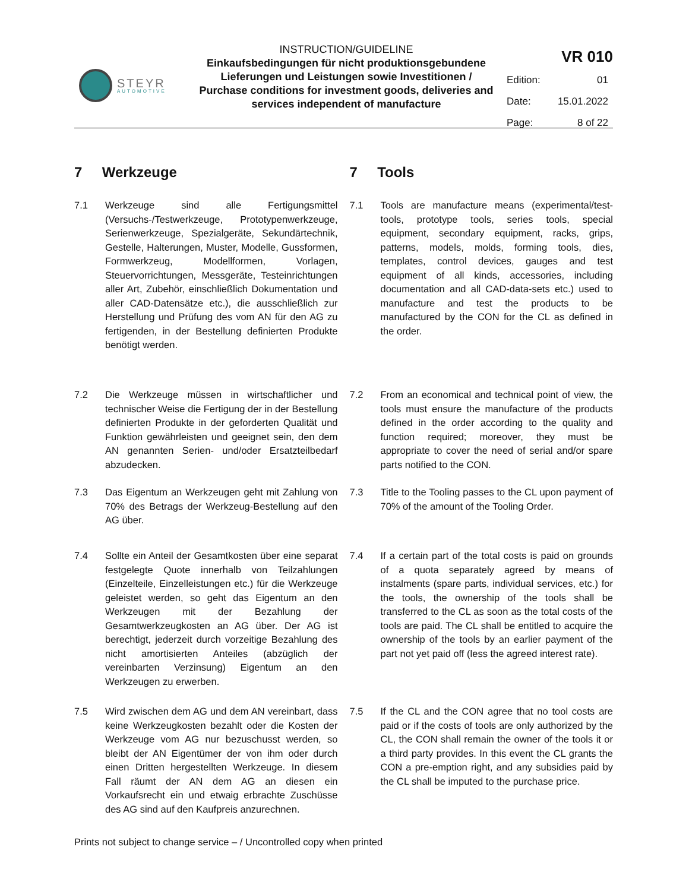STEYR
AUTOMOTIVE
INSTRUCTION/GUIDELINE
Einkaufsbedingungen für nicht produktionsgebundene Lieferungen und Leistungen sowie Investitionen / Purchase conditions for investment goods, deliveries and services independent of manufacture
VR 010
Edition: 01
Date: 15.01.2022
Page: 8 of 22
7 Werkzeuge
7.1 Werkzeuge sind alle Fertigungsmittel (Versuchs-/Testwerkzeuge, Prototypenwerkzeuge, Serienwerkzeuge, Spezialgeräte, Sekundärtechnik, Gestelle, Halterungen, Muster, Modelle, Gussformen, Formwerkzeug, Modellformen, Vorlagen, Steuervorrichtungen, Messgeräte, Testeinrichtungen aller Art, Zubehör, einschließlich Dokumentation und aller CAD-Datensätze etc.), die ausschließlich zur Herstellung und Prüfung des vom AN für den AG zu fertigenden, in der Bestellung definierten Produkte benötigt werden.
7.2 Die Werkzeuge müssen in wirtschaftlicher und technischer Weise die Fertigung der in der Bestellung definierten Produkte in der geforderten Qualität und Funktion gewährleisten und geeignet sein, den dem AN genannten Serien- und/oder Ersatzteilbedarf abzudecken.
7.3 Das Eigentum an Werkzeugen geht mit Zahlung von 70% des Betrags der Werkzeug-Bestellung auf den AG über.
7.4 Sollte ein Anteil der Gesamtkosten über eine separat festgelegte Quote innerhalb von Teilzahlungen (Einzelteile, Einzelleistungen etc.) für die Werkzeuge geleistet werden, so geht das Eigentum an den Werkzeugen mit der Bezahlung der Gesamtwerkzeugkosten an AG über. Der AG ist berechtigt, jederzeit durch vorzeitige Bezahlung des nicht amortisierten Anteiles (abzüglich der vereinbarten Verzinsung) Eigentum an den Werkzeugen zu erwerben.
7.5 Wird zwischen dem AG und dem AN vereinbart, dass keine Werkzeugkosten bezahlt oder die Kosten der Werkzeuge vom AG nur bezuschusst werden, so bleibt der AN Eigentümer der von ihm oder durch einen Dritten hergestellten Werkzeuge. In diesem Fall räumt der AN dem AG an diesen ein Vorkaufsrecht ein und etwaig erbrachte Zuschüsse des AG sind auf den Kaufpreis anzurechnen.
7 Tools
7.1 Tools are manufacture means (experimental/test-tools, prototype tools, series tools, special equipment, secondary equipment, racks, grips, patterns, models, molds, forming tools, dies, templates, control devices, gauges and test equipment of all kinds, accessories, including documentation and all CAD-data-sets etc.) used to manufacture and test the products to be manufactured by the CON for the CL as defined in the order.
7.2 From an economical and technical point of view, the tools must ensure the manufacture of the products defined in the order according to the quality and function required; moreover, they must be appropriate to cover the need of serial and/or spare parts notified to the CON.
7.3 Title to the Tooling passes to the CL upon payment of 70% of the amount of the Tooling Order.
7.4 If a certain part of the total costs is paid on grounds of a quota separately agreed by means of instalments (spare parts, individual services, etc.) for the tools, the ownership of the tools shall be transferred to the CL as soon as the total costs of the tools are paid. The CL shall be entitled to acquire the ownership of the tools by an earlier payment of the part not yet paid off (less the agreed interest rate).
7.5 If the CL and the CON agree that no tool costs are paid or if the costs of tools are only authorized by the CL, the CON shall remain the owner of the tools it or a third party provides. In this event the CL grants the CON a pre-emption right, and any subsidies paid by the CL shall be imputed to the purchase price.
Prints not subject to change service – / Uncontrolled copy when printed